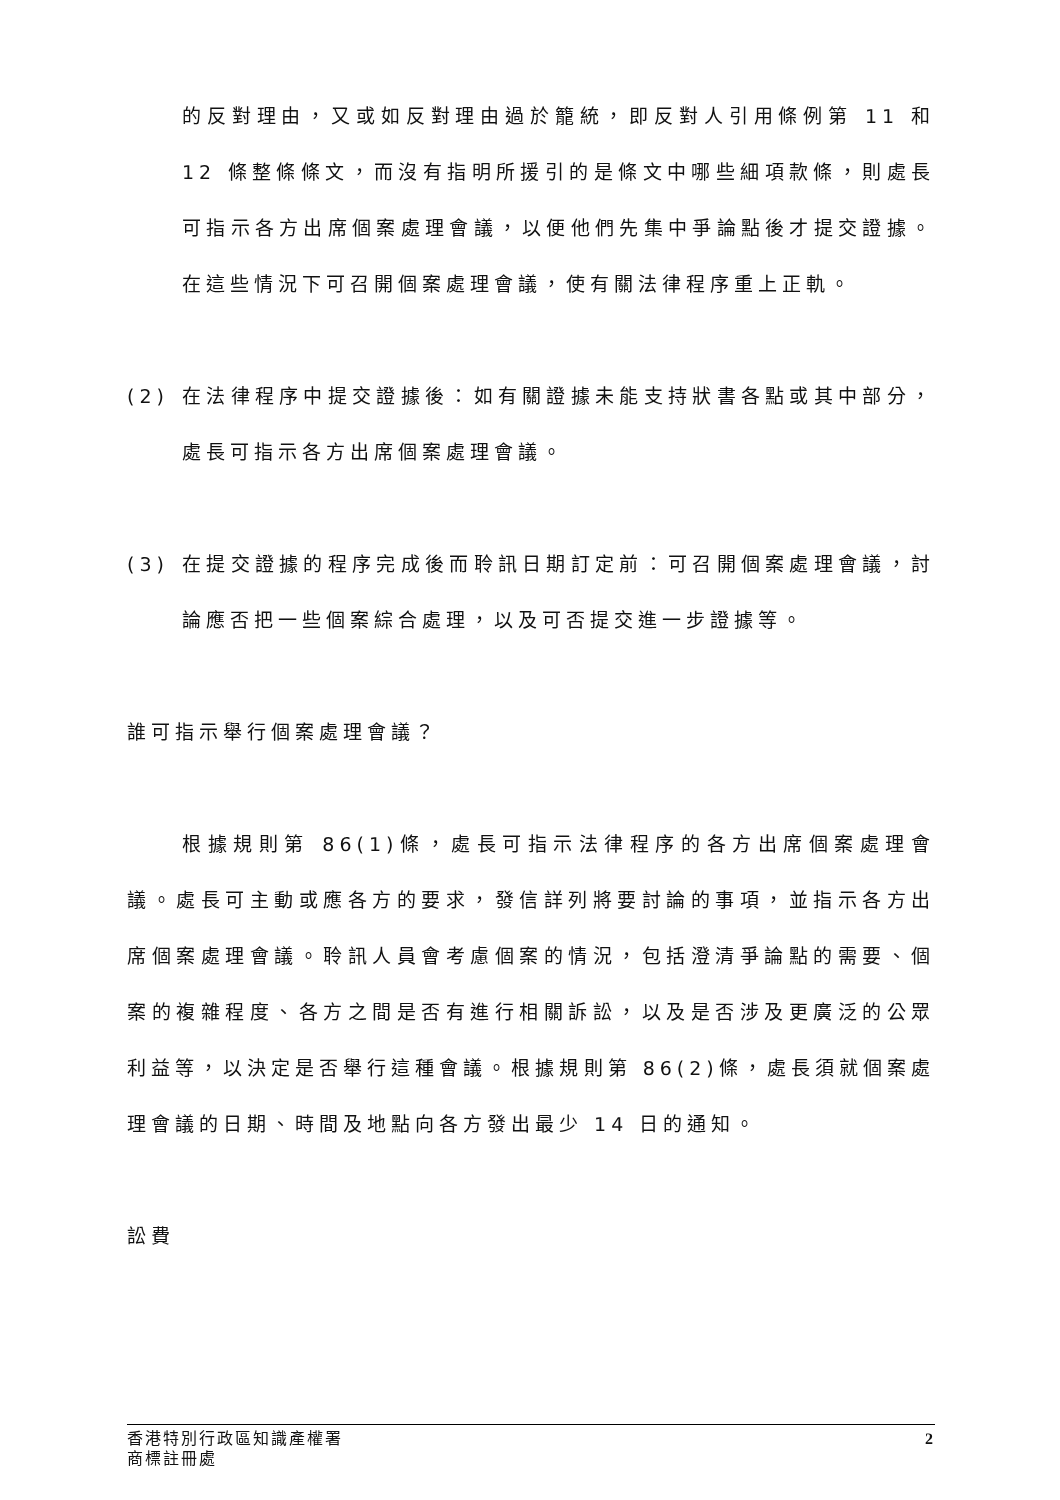的反對理由，又或如反對理由過於籠統，即反對人引用條例第 11 和 12 條整條條文，而沒有指明所援引的是條文中哪些細項款條，則處長可指示各方出席個案處理會議，以便他們先集中爭論點後才提交證據。在這些情況下可召開個案處理會議，使有關法律程序重上正軌。
(2) 在法律程序中提交證據後：如有關證據未能支持狀書各點或其中部分，處長可指示各方出席個案處理會議。
(3) 在提交證據的程序完成後而聆訊日期訂定前：可召開個案處理會議，討論應否把一些個案綜合處理，以及可否提交進一步證據等。
誰可指示舉行個案處理會議？
根據規則第 86(1)條，處長可指示法律程序的各方出席個案處理會議。處長可主動或應各方的要求，發信詳列將要討論的事項，並指示各方出席個案處理會議。聆訊人員會考慮個案的情況，包括澄清爭論點的需要、個案的複雜程度、各方之間是否有進行相關訴訟，以及是否涉及更廣泛的公眾利益等，以決定是否舉行這種會議。根據規則第 86(2)條，處長須就個案處理會議的日期、時間及地點向各方發出最少 14 日的通知。
訟費
2 香港特別行政區知識產權署
商標註冊處